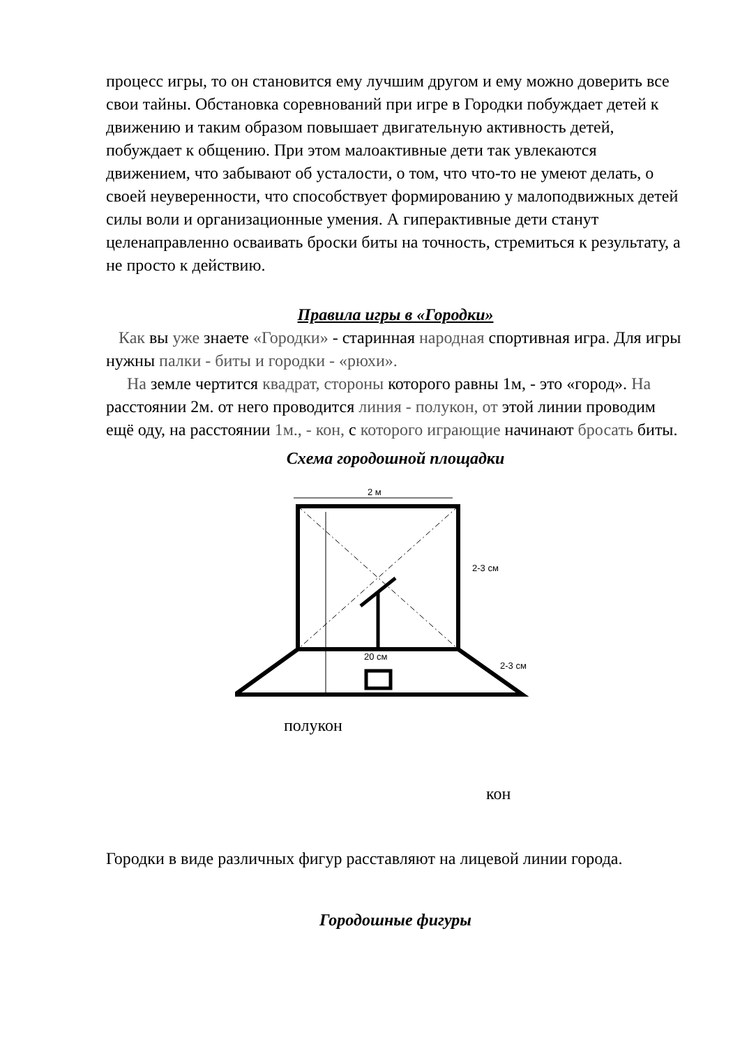процесс игры, то он становится ему лучшим другом и ему можно доверить все свои тайны. Обстановка соревнований при игре в Городки побуждает детей к движению и таким образом повышает двигательную активность детей, побуждает к общению. При этом малоактивные дети так увлекаются движением, что забывают об усталости, о том, что что-то не умеют делать, о своей неуверенности, что способствует формированию у малоподвижных детей силы воли и организационные умения. А гиперактивные дети станут целенаправленно осваивать броски биты на точность, стремиться к результату, а не просто к действию.
Правила игры в «Городки»
Как вы уже знаете «Городки» - старинная народная спортивная игра. Для игры нужны палки - биты и городки - «рюхи».
На земле чертится квадрат, стороны которого равны 1м, - это «город». На расстоянии 2м. от него проводится линия - полукон, от этой линии проводим ещё оду, на расстоянии 1м., - кон, с которого играющие начинают бросать биты.
Схема городошной площадки
2 м
2-3 см
2-3 см
20 см
полукон
кон
Городки в виде различных фигур расставляют на лицевой линии города.
Городошные фигуры